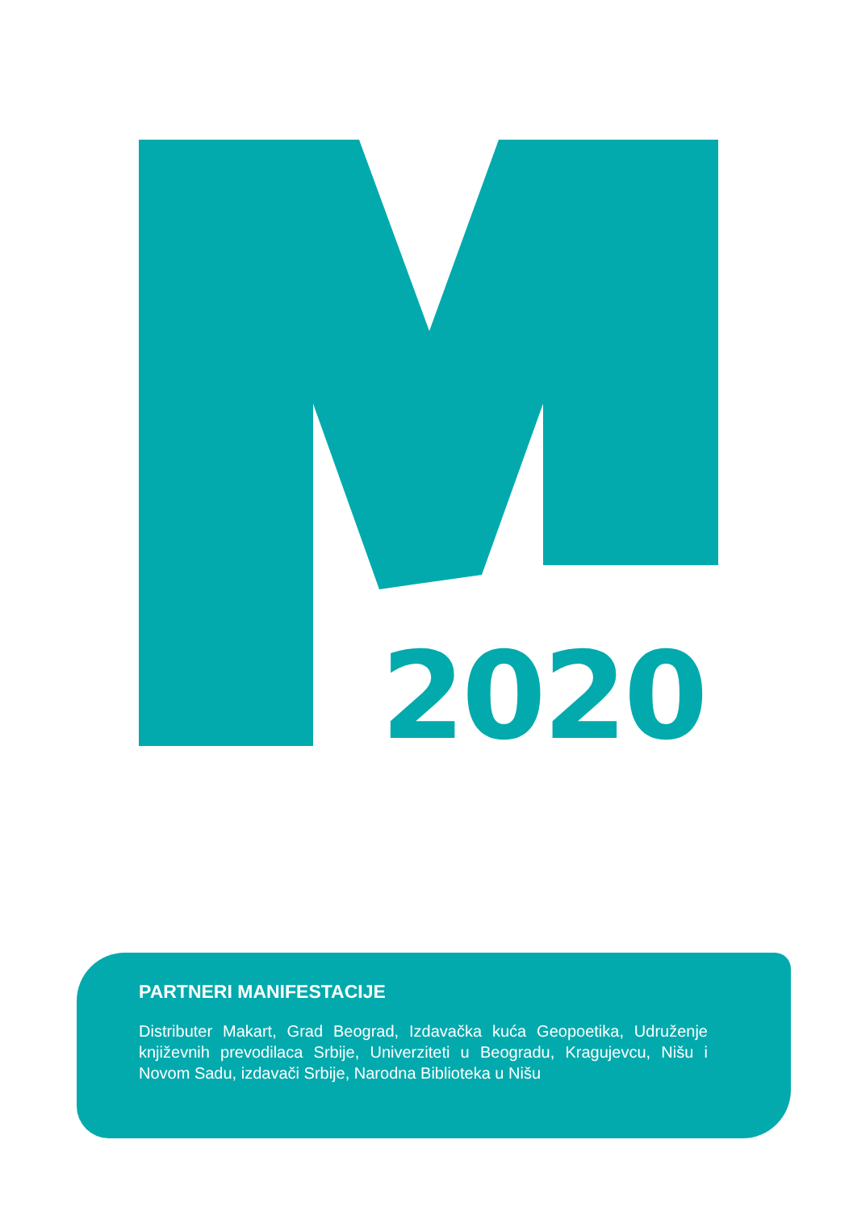2020
PARTNERI MANIFESTACIJE
Distributer Makart, Grad Beograd, Izdavačka kuća Geopoetika, Udruženje književnih prevodilaca Srbije, Univerziteti u Beogradu, Kragujevcu, Nišu i Novom Sadu, izdavači Srbije, Narodna Biblioteka u Nišu